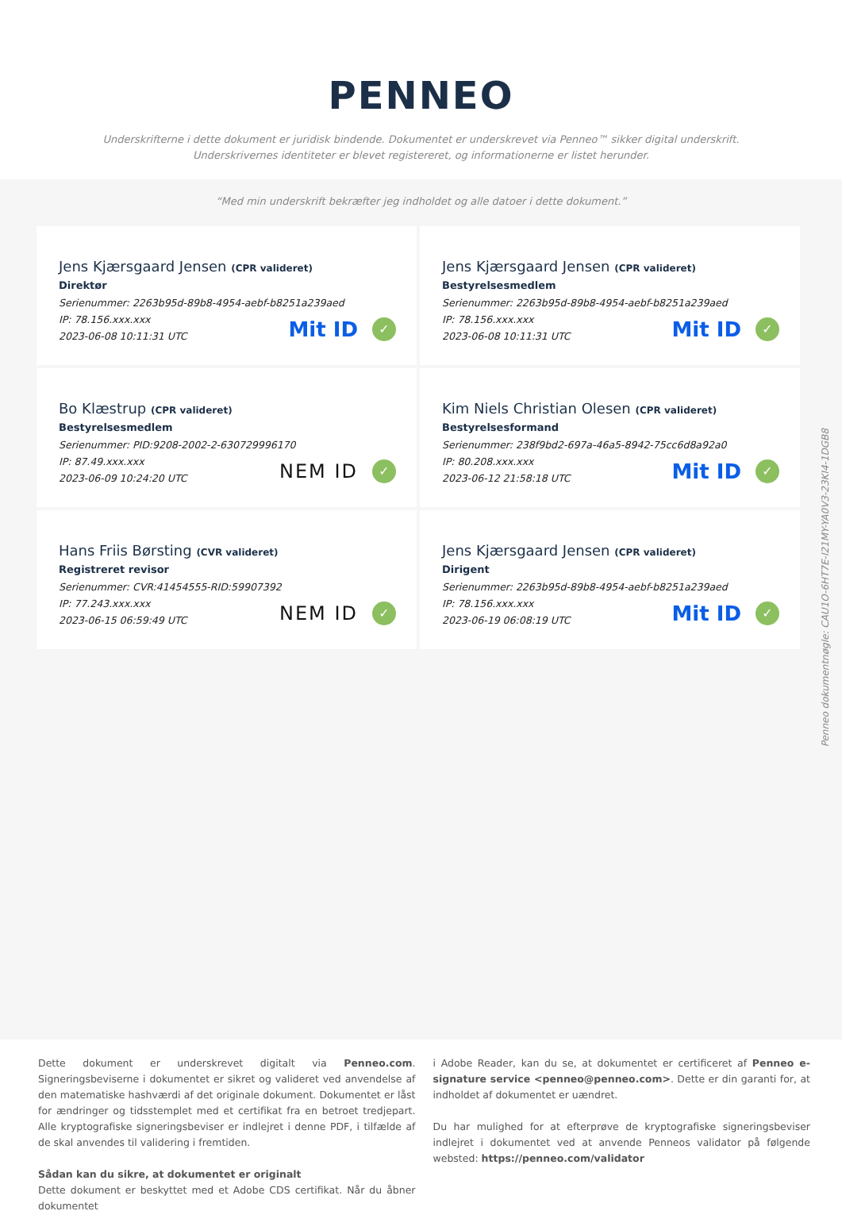PENNEO
Underskrifterne i dette dokument er juridisk bindende. Dokumentet er underskrevet via Penneo™ sikker digital underskrift.
Underskrivernes identiteter er blevet registereret, og informationerne er listet herunder.
“Med min underskrift bekræfter jeg indholdet og alle datoer i dette dokument.”
Jens Kjærsgaard Jensen (CPR valideret)
Direktør
Serienummer: 2263b95d-89b8-4954-aebf-b8251a239aed
IP: 78.156.xxx.xxx
2023-06-08 10:11:31 UTC
Mit ID ✓
Jens Kjærsgaard Jensen (CPR valideret)
Bestyrelsesmedlem
Serienummer: 2263b95d-89b8-4954-aebf-b8251a239aed
IP: 78.156.xxx.xxx
2023-06-08 10:11:31 UTC
Mit ID ✓
Bo Klæstrup (CPR valideret)
Bestyrelsesmedlem
Serienummer: PID:9208-2002-2-630729996170
IP: 87.49.xxx.xxx
2023-06-09 10:24:20 UTC
NEM ID ✓
Kim Niels Christian Olesen (CPR valideret)
Bestyrelsesformand
Serienummer: 238f9bd2-697a-46a5-8942-75cc6d8a92a0
IP: 80.208.xxx.xxx
2023-06-12 21:58:18 UTC
Mit ID ✓
Hans Friis Børsting (CVR valideret)
Registreret revisor
Serienummer: CVR:41454555-RID:59907392
IP: 77.243.xxx.xxx
2023-06-15 06:59:49 UTC
NEM ID ✓
Jens Kjærsgaard Jensen (CPR valideret)
Dirigent
Serienummer: 2263b95d-89b8-4954-aebf-b8251a239aed
IP: 78.156.xxx.xxx
2023-06-19 06:08:19 UTC
Mit ID ✓
Penneo dokumentnøgle: CAU1O-6HT7E-I21MY-YA0V3-23KI4-1DGB8
Dette dokument er underskrevet digitalt via Penneo.com. Signeringsbeviserne i dokumentet er sikret og valideret ved anvendelse af den matematiske hashværdi af det originale dokument. Dokumentet er låst for ændringer og tidsstemplet med et certifikat fra en betroet tredjepart. Alle kryptografiske signeringsbeviser er indlejret i denne PDF, i tilfælde af de skal anvendes til validering i fremtiden.
Sådan kan du sikre, at dokumentet er originalt
Dette dokument er beskyttet med et Adobe CDS certifikat. Når du åbner dokumentet
i Adobe Reader, kan du se, at dokumentet er certificeret af Penneo e-signature service <penneo@penneo.com>. Dette er din garanti for, at indholdet af dokumentet er uændret.
Du har mulighed for at efterprøve de kryptografiske signeringsbeviser indlejret i dokumentet ved at anvende Penneos validator på følgende websted: https://penneo.com/validator